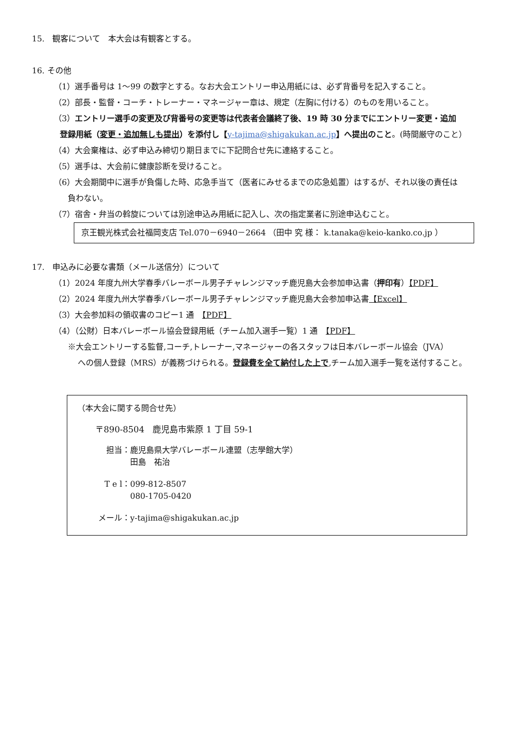15.　観客について　本大会は有観客とする。
16. その他
（1）選手番号は 1～99 の数字とする。なお大会エントリー申込用紙には、必ず背番号を記入すること。
（2）部長・監督・コーチ・トレーナー・マネージャー章は、規定（左胸に付ける）のものを用いること。
（3）エントリー選手の変更及び背番号の変更等は代表者会議終了後、19 時 30 分までにエントリー変更・追加
登録用紙（変更・追加無しも提出）を添付し【y-tajima@shigakukan.ac.jp】へ提出のこと。(時間厳守のこと）
（4）大会棄権は、必ず申込み締切り期日までに下記問合せ先に連絡すること。
（5）選手は、大会前に健康診断を受けること。
（6）大会期間中に選手が負傷した時、応急手当て（医者にみせるまでの応急処置）はするが、それ以後の責任は
負わない。
（7）宿舎・弁当の斡旋については別途申込み用紙に記入し、次の指定業者に別途申込むこと。
京王観光株式会社福岡支店 Tel.070－6940－2664 （田中 究 様： k.tanaka@keio-kanko.co.jp ）
17.　申込みに必要な書類（メール送信分）について
（1）2024 年度九州大学春季バレーボール男子チャレンジマッチ鹿児島大会参加申込書（押印有）【PDF】
（2）2024 年度九州大学春季バレーボール男子チャレンジマッチ鹿児島大会参加申込書【Excel】
（3）大会参加料の領収書のコピー1 通　【PDF】
（4）（公財）日本バレーボール協会登録用紙（チーム加入選手一覧）1 通　【PDF】
※大会エントリーする監督,コーチ,トレーナー,マネージャーの各スタッフは日本バレーボール協会（JVA）
への個人登録（MRS）が義務づけられる。登録費を全て納付した上で,チーム加入選手一覧を送付すること。
（本大会に関する問合せ先）
〒890-8504　鹿児島市紫原 1 丁目 59-1
担当： 鹿児島県大学バレーボール連盟（志學館大学）
田島　祐治
T e l： 099-812-8507
080-1705-0420
メール： y-tajima@shigakukan.ac.jp